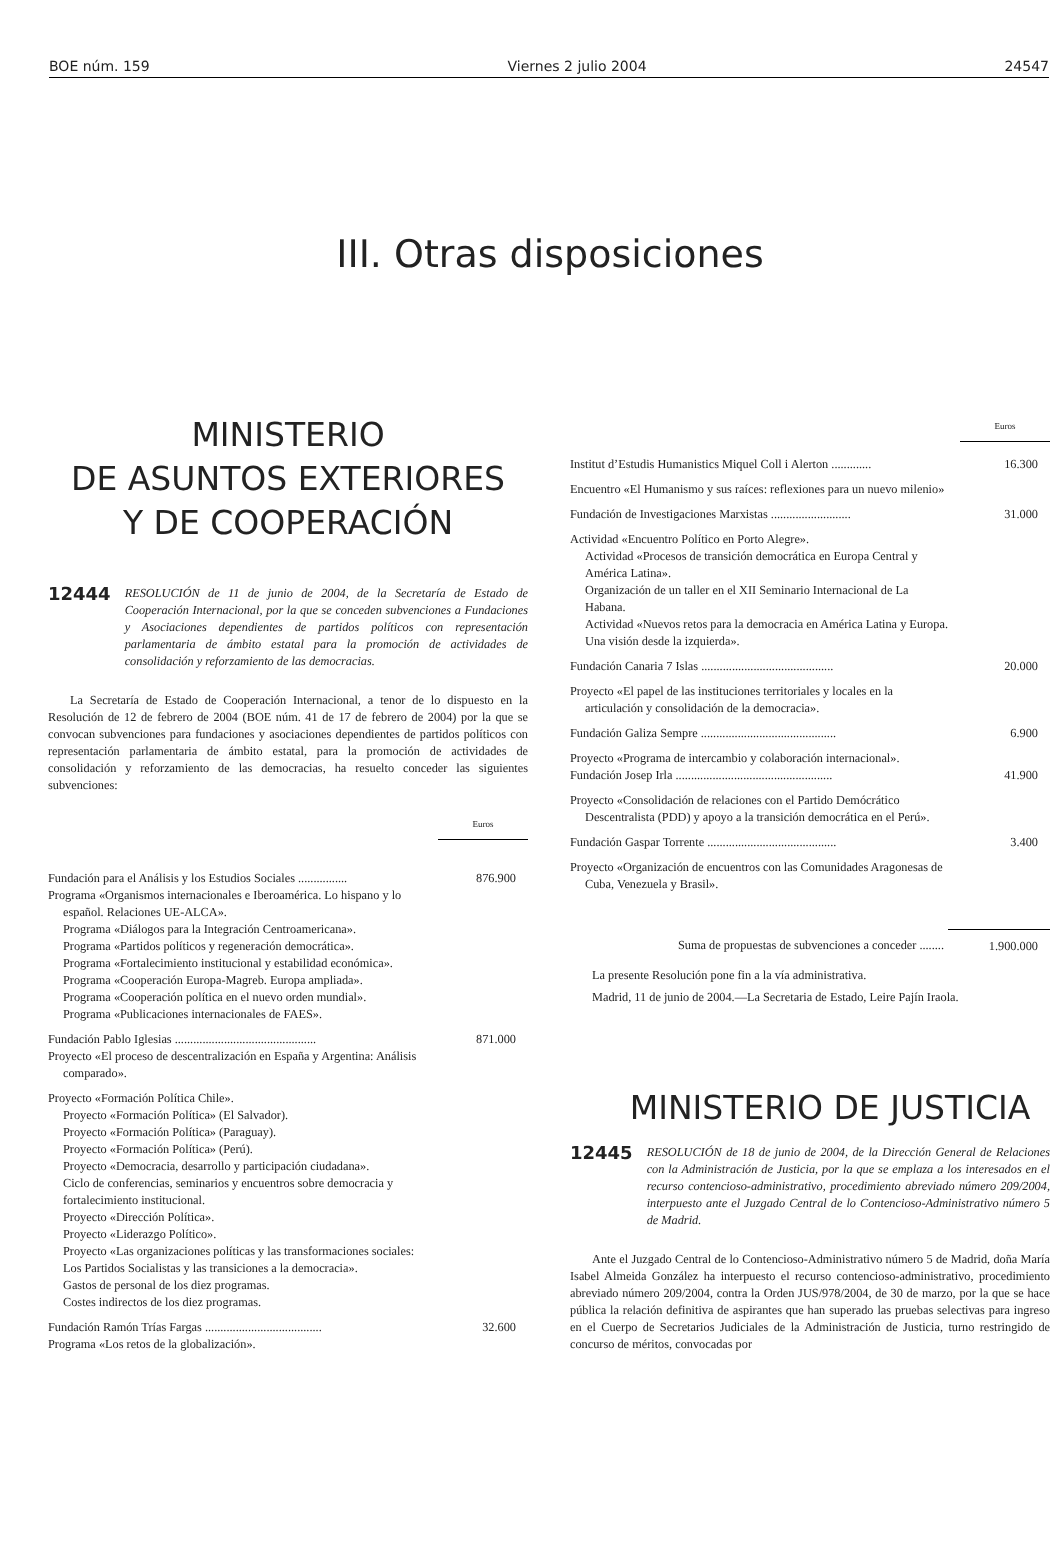BOE núm. 159 Viernes 2 julio 2004 24547
III. Otras disposiciones
MINISTERIO
DE ASUNTOS EXTERIORES
Y DE COOPERACIÓN
12444 RESOLUCIÓN de 11 de junio de 2004, de la Secretaría de Estado de Cooperación Internacional, por la que se conceden subvenciones a Fundaciones y Asociaciones dependientes de partidos políticos con representación parlamentaria de ámbito estatal para la promoción de actividades de consolidación y reforzamiento de las democracias.
La Secretaría de Estado de Cooperación Internacional, a tenor de lo dispuesto en la Resolución de 12 de febrero de 2004 (BOE núm. 41 de 17 de febrero de 2004) por la que se convocan subvenciones para fundaciones y asociaciones dependientes de partidos políticos con representación parlamentaria de ámbito estatal, para la promoción de actividades de consolidación y reforzamiento de las democracias, ha resuelto conceder las siguientes subvenciones:
Euros
| Fundación para el Análisis y los Estudios Sociales ................ | 876.900 |
| Programa «Organismos internacionales e Iberoamérica. Lo hispano y lo español. Relaciones UE-ALCA». Programa «Diálogos para la Integración Centroamericana». Programa «Partidos políticos y regeneración democrática». Programa «Fortalecimiento institucional y estabilidad económica». Programa «Cooperación Europa-Magreb. Europa ampliada». Programa «Cooperación política en el nuevo orden mundial». Programa «Publicaciones internacionales de FAES». | |
| Fundación Pablo Iglesias .............................................. | 871.000 |
| Proyecto «El proceso de descentralización en España y Argentina: Análisis comparado». | |
| Proyecto «Formación Política Chile». Proyecto «Formación Política» (El Salvador). Proyecto «Formación Política» (Paraguay). Proyecto «Formación Política» (Perú). Proyecto «Democracia, desarrollo y participación ciudadana». Ciclo de conferencias, seminarios y encuentros sobre democracia y fortalecimiento institucional. Proyecto «Dirección Política». Proyecto «Liderazgo Político». Proyecto «Las organizaciones políticas y las transformaciones sociales: Los Partidos Socialistas y las transiciones a la democracia». Gastos de personal de los diez programas. Costes indirectos de los diez programas. | |
| Fundación Ramón Trías Fargas ...................................... | 32.600 |
| Programa «Los retos de la globalización». | |
Euros
| Institut d’Estudis Humanistics Miquel Coll i Alerton ............. | 16.300 |
| Encuentro «El Humanismo y sus raíces: reflexiones para un nuevo milenio» | |
| Fundación de Investigaciones Marxistas .......................... | 31.000 |
| Actividad «Encuentro Político en Porto Alegre». Actividad «Procesos de transición democrática en Europa Central y América Latina». Organización de un taller en el XII Seminario Internacional de La Habana. Actividad «Nuevos retos para la democracia en América Latina y Europa. Una visión desde la izquierda». | |
| Fundación Canaria 7 Islas ........................................... | 20.000 |
| Proyecto «El papel de las instituciones territoriales y locales en la articulación y consolidación de la democracia». | |
| Fundación Galiza Sempre ............................................ | 6.900 |
| Proyecto «Programa de intercambio y colaboración internacional». | |
| Fundación Josep Irla ................................................... | 41.900 |
| Proyecto «Consolidación de relaciones con el Partido Demócrático Descentralista (PDD) y apoyo a la transición democrática en el Perú». | |
| Fundación Gaspar Torrente .......................................... | 3.400 |
| Proyecto «Organización de encuentros con las Comunidades Aragonesas de Cuba, Venezuela y Brasil». | |
| Suma de propuestas de subvenciones a conceder ........ | 1.900.000 |
La presente Resolución pone fin a la vía administrativa.
Madrid, 11 de junio de 2004.—La Secretaria de Estado, Leire Pajín Iraola.
MINISTERIO DE JUSTICIA
12445 RESOLUCIÓN de 18 de junio de 2004, de la Dirección General de Relaciones con la Administración de Justicia, por la que se emplaza a los interesados en el recurso contencioso-administrativo, procedimiento abreviado número 209/2004, interpuesto ante el Juzgado Central de lo Contencioso-Administrativo número 5 de Madrid.
Ante el Juzgado Central de lo Contencioso-Administrativo número 5 de Madrid, doña María Isabel Almeida González ha interpuesto el recurso contencioso-administrativo, procedimiento abreviado número 209/2004, contra la Orden JUS/978/2004, de 30 de marzo, por la que se hace pública la relación definitiva de aspirantes que han superado las pruebas selectivas para ingreso en el Cuerpo de Secretarios Judiciales de la Administración de Justicia, turno restringido de concurso de méritos, convocadas por